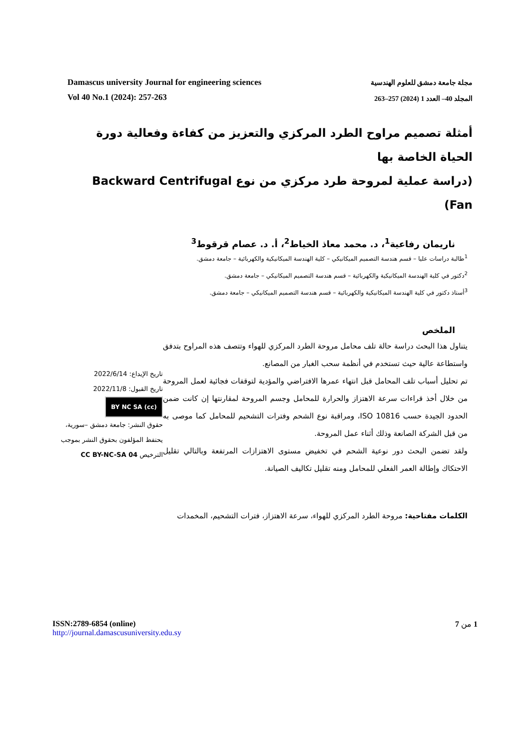Damascus university Journal for engineering sciences
Vol 40 No.1 (2024): 257-263
مجلة جامعة دمشق للعلوم الهندسية
المجلد 40– العدد 1 (2024) 257–263
أمثلة تصميم مراوح الطرد المركزي والتعزيز من كفاءة وفعالية دورة الحياة الخاصة بها
(دراسة عملية لمروحة طرد مركزي من نوع Backward Centrifugal Fan)
ناريمان رفاعية<sup>1</sup>، د. محمد معاذ الخياط<sup>2</sup>، أ. د. عصام قرقوط<sup>3</sup>
<sup>1</sup> طالبة دراسات عليا – قسم هندسة التصميم الميكانيكي – كلية الهندسة الميكانيكية والكهربائية – جامعة دمشق.
<sup>2</sup> دكتور في كلية الهندسة الميكانيكية والكهربائية – قسم هندسة التصميم الميكانيكي – جامعة دمشق.
<sup>3</sup> أستاذ دكتور في كلية الهندسة الميكانيكية والكهربائية – قسم هندسة التصميم الميكانيكي – جامعة دمشق.
الملخص
يتناول هذا البحث دراسة حالة تلف محامل مروحة الطرد المركزي للهواء وتتصف هذه المراوح بتدفق واستطاعة عالية حيث تستخدم في أنظمة سحب الغبار من المصانع.
تم تحليل أسباب تلف المحامل قبل انتهاء عمرها الافتراضي والمؤدية لتوقفات فجائية لعمل المروحة من خلال أخذ قراءات سرعة الاهتزاز والحرارة للمحامل وجسم المروحة لمقارنتها إن كانت ضمن الحدود الجيدة حسب ISO 10816، ومراقبة نوع الشحم وفترات التشحيم للمحامل كما موصى به من قبل الشركة الصانعة وذلك أثناء عمل المروحة.
ولقد تضمن البحث دور نوعية الشحم في تخفيض مستوى الاهتزازات المرتفعة وبالتالي تقليل الاحتكاك وإطالة العمر الفعلي للمحامل ومنه تقليل تكاليف الصيانة.
الكلمات مفتاحية: مروحة الطرد المركزي للهواء، سرعة الاهتزاز، فترات التشحيم، المخمدات
تاريخ الإيداع: 2022/6/14
تاريخ القبول: 2022/11/8
(cc) BY NC SA
حقوق النشر: جامعة دمشق –سورية، يحتفظ المؤلفون بحقوق النشر بموجب الترخيص CC BY-NC-SA 04
ISSN:2789-6854 (online)
http://journal.damascusuniversity.edu.sy
1 من 7